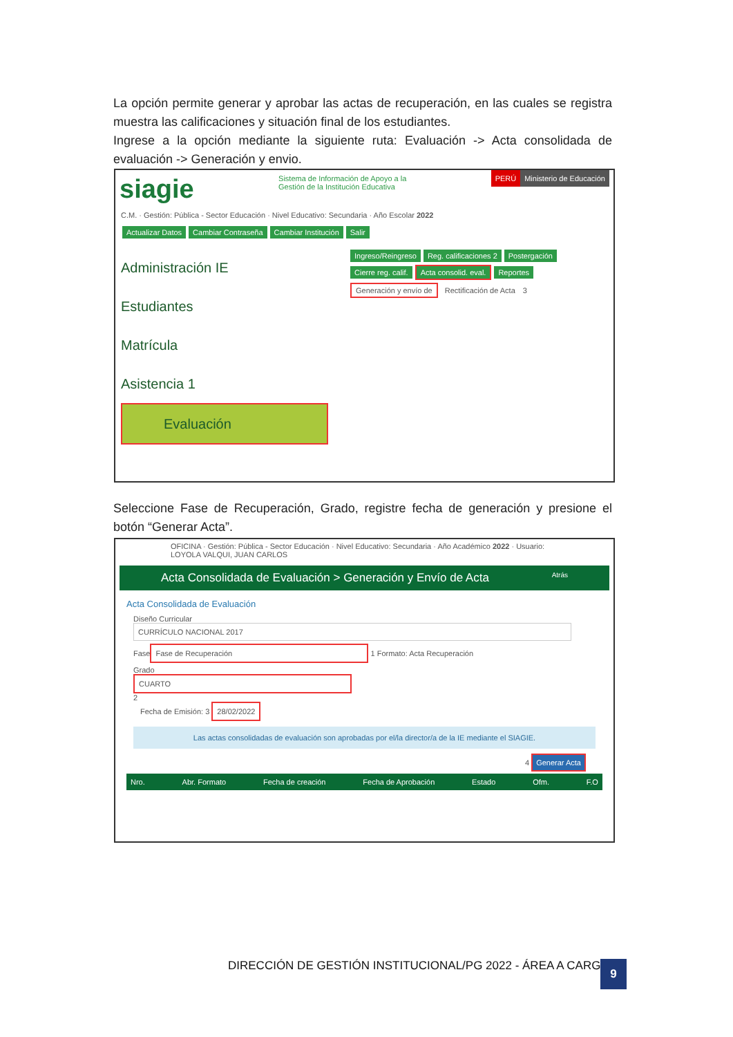La opción permite generar y aprobar las actas de recuperación, en las cuales se registra muestra las calificaciones y situación final de los estudiantes.
Ingrese a la opción mediante la siguiente ruta: Evaluación -> Acta consolidada de evaluación -> Generación y envio.
siagie
Sistema de Información de Apoyo a la
Gestión de la Institución Educativa
PERÚ Ministerio de Educación
C.M. · Gestión: Pública - Sector Educación · Nivel Educativo: Secundaria · Año Escolar 2022
Actualizar Datos Cambiar Contraseña Cambiar Institución Salir
Administración IE
Estudiantes
Matrícula
Asistencia 1
Evaluación
Ingreso/Reingreso Reg. calificaciones 2 Postergación
Cierre reg. calif. Acta consolid. eval. Reportes
Generación y envío de Rectificación de Acta 3
Seleccione Fase de Recuperación, Grado, registre fecha de generación y presione el botón “Generar Acta”.
OFICINA · Gestión: Pública - Sector Educación · Nivel Educativo: Secundaria · Año Académico 2022 · Usuario: LOYOLA VALQUI, JUAN CARLOS
Acta Consolidada de Evaluación > Generación y Envío de Acta Atrás
Acta Consolidada de Evaluación
Diseño Curricular
CURRÍCULO NACIONAL 2017
Fase
Fase de Recuperación
1 Formato: Acta Recuperación
Grado
CUARTO
2
Fecha de Emisión: 3 28/02/2022
Las actas consolidadas de evaluación son aprobadas por el/la director/a de la IE mediante el SIAGIE.
4 Generar Acta
Nro. Abr. Formato Fecha de creación Fecha de Aprobación Estado Ofm. F.O
DIRECCIÓN DE GESTIÓN INSTITUCIONAL/PG 2022 - ÁREA A CARGO
9